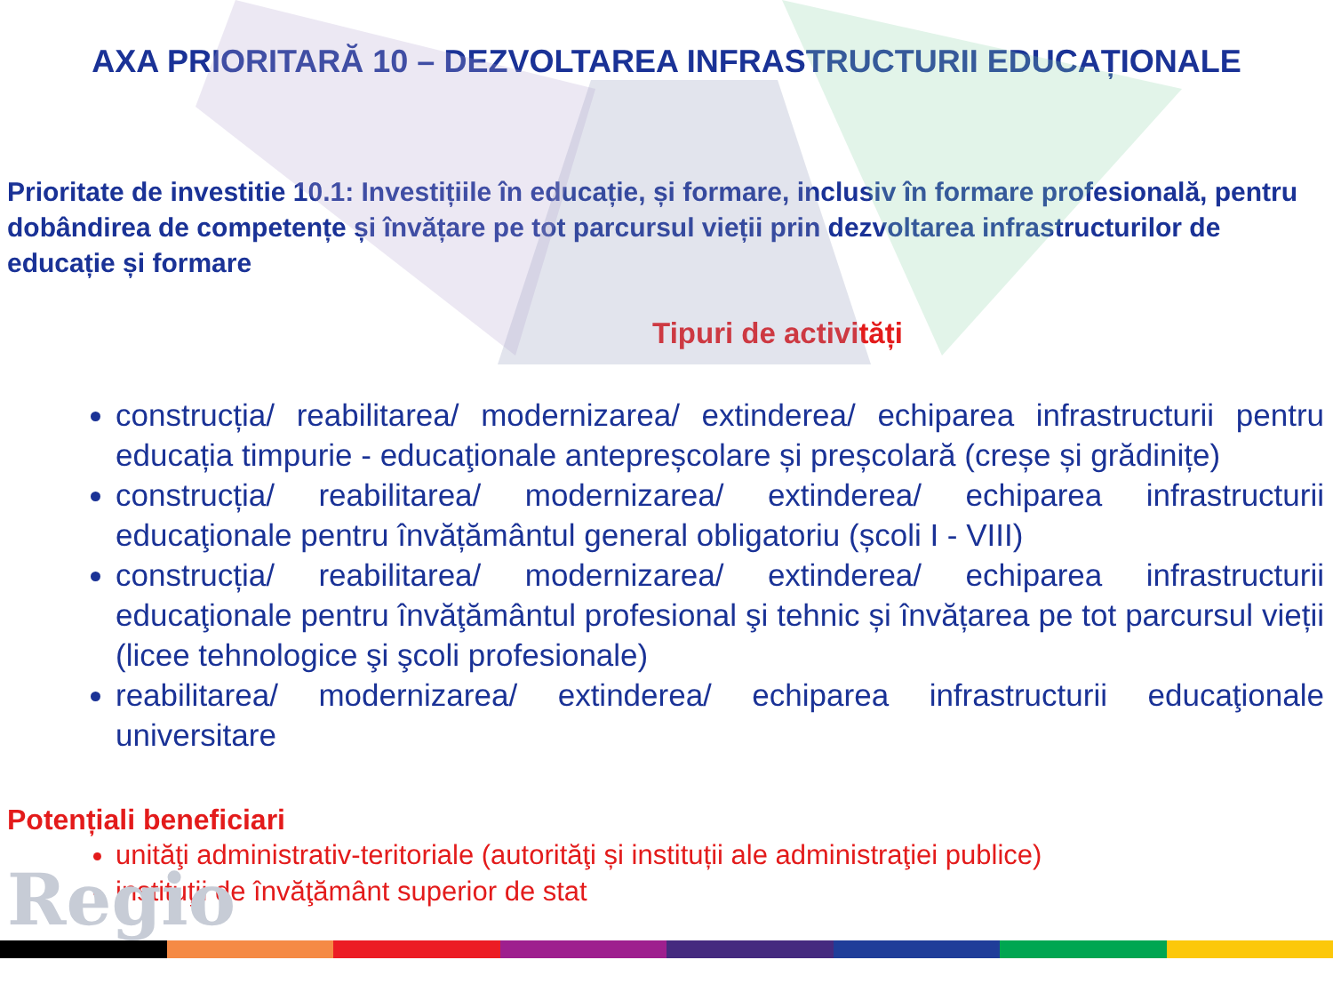AXA PRIORITARĂ 10 – DEZVOLTAREA INFRASTRUCTURII EDUCAȚIONALE
Prioritate de investitie 10.1: Investițiile în educație, și formare, inclusiv în formare profesională, pentru dobândirea de competențe și învățare pe tot parcursul vieții prin dezvoltarea infrastructurilor de educație și formare
Tipuri de activități
construcția/ reabilitarea/ modernizarea/ extinderea/ echiparea infrastructurii pentru educația timpurie - educaţionale antepreșcolare și preșcolară (creșe și grădinițe)
construcția/ reabilitarea/ modernizarea/ extinderea/ echiparea infrastructurii educaţionale pentru învățământul general obligatoriu (școli I - VIII)
construcția/ reabilitarea/ modernizarea/ extinderea/ echiparea infrastructurii educaţionale pentru învăţământul profesional şi tehnic și învățarea pe tot parcursul vieții (licee tehnologice şi şcoli profesionale)
reabilitarea/ modernizarea/ extinderea/ echiparea infrastructurii educaţionale universitare
Potențiali beneficiari
unităţi administrativ-teritoriale (autorităţi și instituții ale administraţiei publice)
instituţii de învăţământ superior de stat
Regio